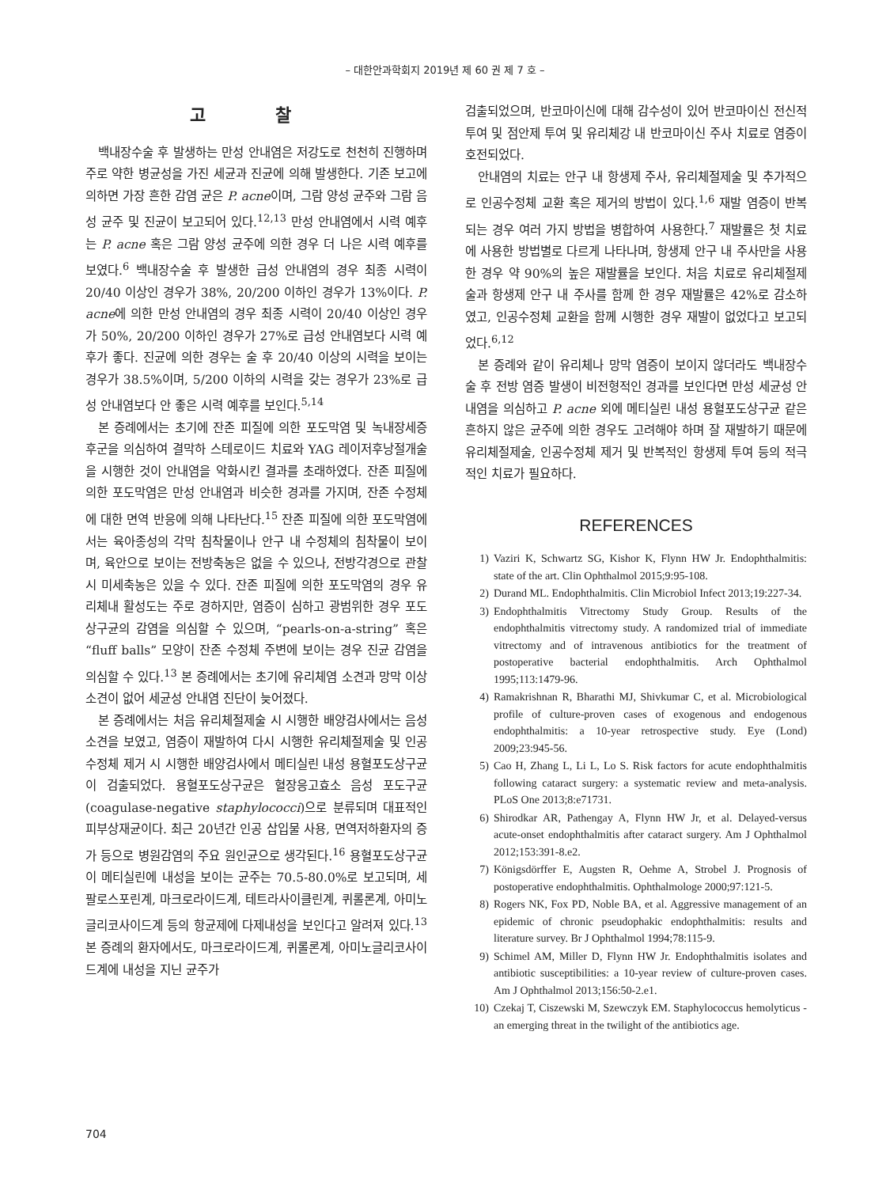– 대한안과학회지 2019년 제 60 권 제 7 호 –
고 찰
백내장수술 후 발생하는 만성 안내염은 저강도로 천천히 진행하며 주로 약한 병균성을 가진 세균과 진균에 의해 발생한다. 기존 보고에 의하면 가장 흔한 감염 균은 P. acne이며, 그람 양성 균주와 그람 음성 균주 및 진균이 보고되어 있다.<sup>12,13</sup> 만성 안내염에서 시력 예후는 P. acne 혹은 그람 양성 균주에 의한 경우 더 나은 시력 예후를 보였다.<sup>6</sup> 백내장수술 후 발생한 급성 안내염의 경우 최종 시력이 20/40 이상인 경우가 38%, 20/200 이하인 경우가 13%이다. P. acne에 의한 만성 안내염의 경우 최종 시력이 20/40 이상인 경우가 50%, 20/200 이하인 경우가 27%로 급성 안내염보다 시력 예후가 좋다. 진균에 의한 경우는 술 후 20/40 이상의 시력을 보이는 경우가 38.5%이며, 5/200 이하의 시력을 갖는 경우가 23%로 급성 안내염보다 안 좋은 시력 예후를 보인다.<sup>5,14</sup>
본 증례에서는 초기에 잔존 피질에 의한 포도막염 및 녹내장세증후군을 의심하여 결막하 스테로이드 치료와 YAG 레이저후낭절개술을 시행한 것이 안내염을 악화시킨 결과를 초래하였다. 잔존 피질에 의한 포도막염은 만성 안내염과 비슷한 경과를 가지며, 잔존 수정체에 대한 면역 반응에 의해 나타난다.<sup>15</sup> 잔존 피질에 의한 포도막염에서는 육아종성의 각막 침착물이나 안구 내 수정체의 침착물이 보이며, 육안으로 보이는 전방축농은 없을 수 있으나, 전방각경으로 관찰 시 미세축농은 있을 수 있다. 잔존 피질에 의한 포도막염의 경우 유리체내 활성도는 주로 경하지만, 염증이 심하고 광범위한 경우 포도상구균의 감염을 의심할 수 있으며, “pearls-on-a-string” 혹은 “fluff balls” 모양이 잔존 수정체 주변에 보이는 경우 진균 감염을 의심할 수 있다.<sup>13</sup> 본 증례에서는 초기에 유리체염 소견과 망막 이상 소견이 없어 세균성 안내염 진단이 늦어졌다.
본 증례에서는 처음 유리체절제술 시 시행한 배양검사에서는 음성 소견을 보였고, 염증이 재발하여 다시 시행한 유리체절제술 및 인공수정체 제거 시 시행한 배양검사에서 메티실린 내성 용혈포도상구균이 검출되었다. 용혈포도상구균은 혈장응고효소 음성 포도구균(coagulase-negative staphylococci)으로 분류되며 대표적인 피부상재균이다. 최근 20년간 인공 삽입물 사용, 면역저하환자의 증가 등으로 병원감염의 주요 원인균으로 생각된다.<sup>16</sup> 용혈포도상구균이 메티실린에 내성을 보이는 균주는 70.5-80.0%로 보고되며, 세팔로스포린계, 마크로라이드계, 테트라사이클린계, 퀴롤론계, 아미노글리코사이드계 등의 항균제에 다제내성을 보인다고 알려져 있다.<sup>13</sup> 본 증례의 환자에서도, 마크로라이드계, 퀴롤론계, 아미노글리코사이드계에 내성을 지닌 균주가
검출되었으며, 반코마이신에 대해 감수성이 있어 반코마이신 전신적 투여 및 점안제 투여 및 유리체강 내 반코마이신 주사 치료로 염증이 호전되었다.
안내염의 치료는 안구 내 항생제 주사, 유리체절제술 및 추가적으로 인공수정체 교환 혹은 제거의 방법이 있다.<sup>1,6</sup> 재발 염증이 반복되는 경우 여러 가지 방법을 병합하여 사용한다.<sup>7</sup> 재발률은 첫 치료에 사용한 방법별로 다르게 나타나며, 항생제 안구 내 주사만을 사용한 경우 약 90%의 높은 재발률을 보인다. 처음 치료로 유리체절제술과 항생제 안구 내 주사를 함께 한 경우 재발률은 42%로 감소하였고, 인공수정체 교환을 함께 시행한 경우 재발이 없었다고 보고되었다.<sup>6,12</sup>
본 증례와 같이 유리체나 망막 염증이 보이지 않더라도 백내장수술 후 전방 염증 발생이 비전형적인 경과를 보인다면 만성 세균성 안내염을 의심하고 P. acne 외에 메티실린 내성 용혈포도상구균 같은 흔하지 않은 균주에 의한 경우도 고려해야 하며 잘 재발하기 때문에 유리체절제술, 인공수정체 제거 및 반복적인 항생제 투여 등의 적극적인 치료가 필요하다.
REFERENCES
1) Vaziri K, Schwartz SG, Kishor K, Flynn HW Jr. Endophthalmitis: state of the art. Clin Ophthalmol 2015;9:95-108.
2) Durand ML. Endophthalmitis. Clin Microbiol Infect 2013;19:227-34.
3) Endophthalmitis Vitrectomy Study Group. Results of the endophthalmitis vitrectomy study. A randomized trial of immediate vitrectomy and of intravenous antibiotics for the treatment of postoperative bacterial endophthalmitis. Arch Ophthalmol 1995;113:1479-96.
4) Ramakrishnan R, Bharathi MJ, Shivkumar C, et al. Microbiological profile of culture-proven cases of exogenous and endogenous endophthalmitis: a 10-year retrospective study. Eye (Lond) 2009;23:945-56.
5) Cao H, Zhang L, Li L, Lo S. Risk factors for acute endophthalmitis following cataract surgery: a systematic review and meta-analysis. PLoS One 2013;8:e71731.
6) Shirodkar AR, Pathengay A, Flynn HW Jr, et al. Delayed-versus acute-onset endophthalmitis after cataract surgery. Am J Ophthalmol 2012;153:391-8.e2.
7) Königsdörffer E, Augsten R, Oehme A, Strobel J. Prognosis of postoperative endophthalmitis. Ophthalmologe 2000;97:121-5.
8) Rogers NK, Fox PD, Noble BA, et al. Aggressive management of an epidemic of chronic pseudophakic endophthalmitis: results and literature survey. Br J Ophthalmol 1994;78:115-9.
9) Schimel AM, Miller D, Flynn HW Jr. Endophthalmitis isolates and antibiotic susceptibilities: a 10-year review of culture-proven cases. Am J Ophthalmol 2013;156:50-2.e1.
10) Czekaj T, Ciszewski M, Szewczyk EM. Staphylococcus hemolyticus - an emerging threat in the twilight of the antibiotics age.
704